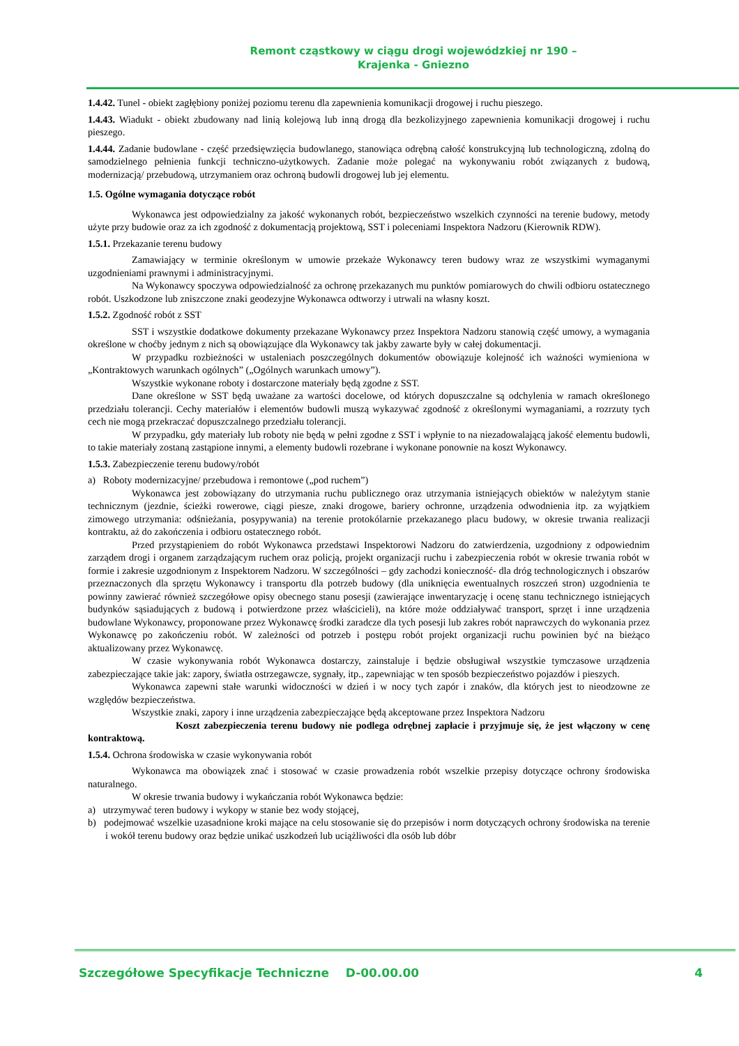Remont cząstkowy w ciągu drogi wojewódzkiej nr 190 –
Krajenka - Gniezno
1.4.42. Tunel - obiekt zagłębiony poniżej poziomu terenu dla zapewnienia komunikacji drogowej i ruchu pieszego.
1.4.43. Wiadukt - obiekt zbudowany nad linią kolejową lub inną drogą dla bezkolizyjnego zapewnienia komunikacji drogowej i ruchu pieszego.
1.4.44. Zadanie budowlane - część przedsięwzięcia budowlanego, stanowiąca odrębną całość konstrukcyjną lub technologiczną, zdolną do samodzielnego pełnienia funkcji techniczno-użytkowych. Zadanie może polegać na wykonywaniu robót związanych z budową, modernizacją/ przebudową, utrzymaniem oraz ochroną budowli drogowej lub jej elementu.
1.5. Ogólne wymagania dotyczące robót
Wykonawca jest odpowiedzialny za jakość wykonanych robót, bezpieczeństwo wszelkich czynności na terenie budowy, metody użyte przy budowie oraz za ich zgodność z dokumentacją projektową, SST i poleceniami Inspektora Nadzoru (Kierownik RDW).
1.5.1. Przekazanie terenu budowy
Zamawiający w terminie określonym w umowie przekaże Wykonawcy teren budowy wraz ze wszystkimi wymaganymi uzgodnieniami prawnymi i administracyjnymi.
Na Wykonawcy spoczywa odpowiedzialność za ochronę przekazanych mu punktów pomiarowych do chwili odbioru ostatecznego robót. Uszkodzone lub zniszczone znaki geodezyjne Wykonawca odtworzy i utrwali na własny koszt.
1.5.2. Zgodność robót z SST
SST i wszystkie dodatkowe dokumenty przekazane Wykonawcy przez Inspektora Nadzoru stanowią część umowy, a wymagania określone w choćby jednym z nich są obowiązujące dla Wykonawcy tak jakby zawarte były w całej dokumentacji.
W przypadku rozbieżności w ustaleniach poszczególnych dokumentów obowiązuje kolejność ich ważności wymieniona w „Kontraktowych warunkach ogólnych” („Ogólnych warunkach umowy”).
Wszystkie wykonane roboty i dostarczone materiały będą zgodne z SST.
Dane określone w SST będą uważane za wartości docelowe, od których dopuszczalne są odchylenia w ramach określonego przedziału tolerancji. Cechy materiałów i elementów budowli muszą wykazywać zgodność z określonymi wymaganiami, a rozrzuty tych cech nie mogą przekraczać dopuszczalnego przedziału tolerancji.
W przypadku, gdy materiały lub roboty nie będą w pełni zgodne z SST i wpłynie to na niezadowalającą jakość elementu budowli, to takie materiały zostaną zastąpione innymi, a elementy budowli rozebrane i wykonane ponownie na koszt Wykonawcy.
1.5.3. Zabezpieczenie terenu budowy/robót
a) Roboty modernizacyjne/ przebudowa i remontowe („pod ruchem”)
Wykonawca jest zobowiązany do utrzymania ruchu publicznego oraz utrzymania istniejących obiektów w należytym stanie technicznym (jezdnie, ścieżki rowerowe, ciągi piesze, znaki drogowe, bariery ochronne, urządzenia odwodnienia itp. za wyjątkiem zimowego utrzymania: odśnieżania, posypywania) na terenie protokólarnie przekazanego placu budowy, w okresie trwania realizacji kontraktu, aż do zakończenia i odbioru ostatecznego robót.
Przed przystąpieniem do robót Wykonawca przedstawi Inspektorowi Nadzoru do zatwierdzenia, uzgodniony z odpowiednim zarządem drogi i organem zarządzającym ruchem oraz policją, projekt organizacji ruchu i zabezpieczenia robót w okresie trwania robót w formie i zakresie uzgodnionym z Inspektorem Nadzoru. W szczególności – gdy zachodzi konieczność- dla dróg technologicznych i obszarów przeznaczonych dla sprzętu Wykonawcy i transportu dla potrzeb budowy (dla uniknięcia ewentualnych roszczeń stron) uzgodnienia te powinny zawierać również szczegółowe opisy obecnego stanu posesji (zawierające inwentaryzację i ocenę stanu technicznego istniejących budynków sąsiadujących z budową i potwierdzone przez właścicieli), na które może oddziaływać transport, sprzęt i inne urządzenia budowlane Wykonawcy, proponowane przez Wykonawcę środki zaradcze dla tych posesji lub zakres robót naprawczych do wykonania przez Wykonawcę po zakończeniu robót. W zależności od potrzeb i postępu robót projekt organizacji ruchu powinien być na bieżąco aktualizowany przez Wykonawcę.
W czasie wykonywania robót Wykonawca dostarczy, zainstaluje i będzie obsługiwał wszystkie tymczasowe urządzenia zabezpieczające takie jak: zapory, światła ostrzegawcze, sygnały, itp., zapewniając w ten sposób bezpieczeństwo pojazdów i pieszych.
Wykonawca zapewni stałe warunki widoczności w dzień i w nocy tych zapór i znaków, dla których jest to nieodzowne ze względów bezpieczeństwa.
Wszystkie znaki, zapory i inne urządzenia zabezpieczające będą akceptowane przez Inspektora Nadzoru
Koszt zabezpieczenia terenu budowy nie podlega odrębnej zapłacie i przyjmuje się, że jest włączony w cenę kontraktową.
1.5.4. Ochrona środowiska w czasie wykonywania robót
Wykonawca ma obowiązek znać i stosować w czasie prowadzenia robót wszelkie przepisy dotyczące ochrony środowiska naturalnego.
W okresie trwania budowy i wykańczania robót Wykonawca będzie:
a) utrzymywać teren budowy i wykopy w stanie bez wody stojącej,
b) podejmować wszelkie uzasadnione kroki mające na celu stosowanie się do przepisów i norm dotyczących ochrony środowiska na terenie i wokół terenu budowy oraz będzie unikać uszkodzeń lub uciążliwości dla osób lub dóbr
Szczegółowe Specyfikacje Techniczne D-00.00.00 4